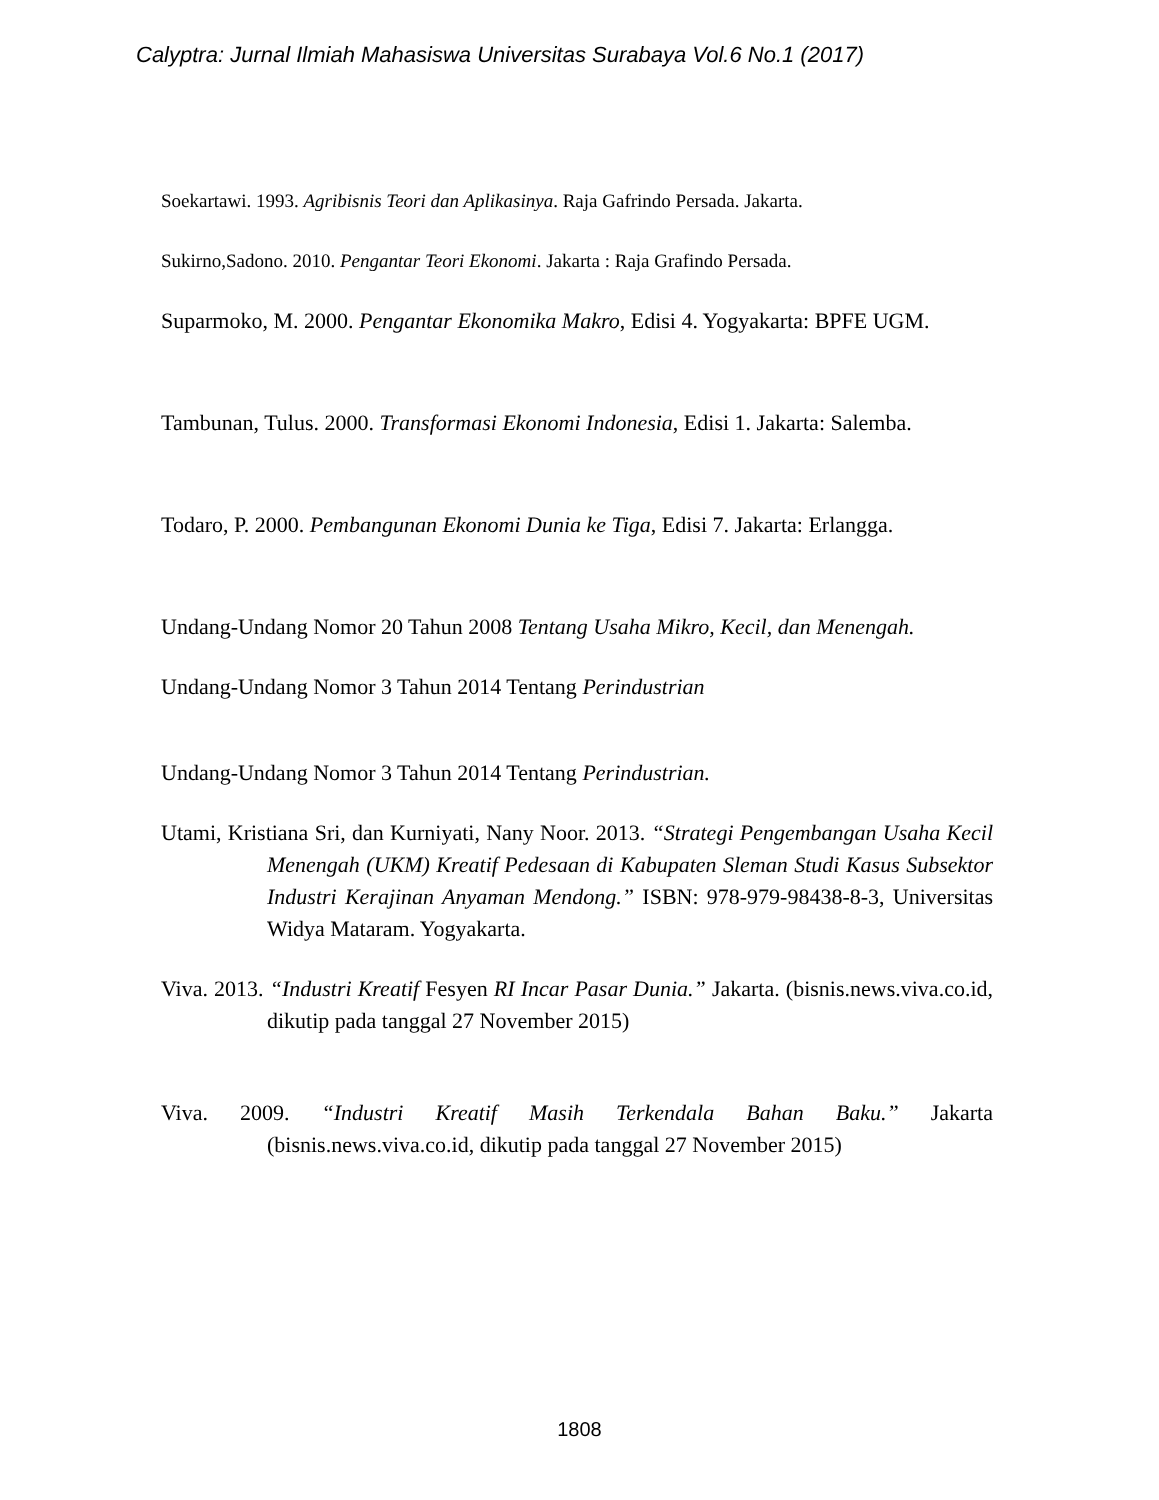Calyptra: Jurnal Ilmiah Mahasiswa Universitas Surabaya Vol.6 No.1 (2017)
Soekartawi. 1993. Agribisnis Teori dan Aplikasinya. Raja Gafrindo Persada. Jakarta.
Sukirno,Sadono. 2010. Pengantar Teori Ekonomi. Jakarta : Raja Grafindo Persada.
Suparmoko, M. 2000. Pengantar Ekonomika Makro, Edisi 4. Yogyakarta: BPFE UGM.
Tambunan, Tulus. 2000. Transformasi Ekonomi Indonesia, Edisi 1. Jakarta: Salemba.
Todaro, P. 2000. Pembangunan Ekonomi Dunia ke Tiga, Edisi 7. Jakarta: Erlangga.
Undang-Undang Nomor 20 Tahun 2008 Tentang Usaha Mikro, Kecil, dan Menengah.
Undang-Undang Nomor 3 Tahun 2014 Tentang Perindustrian
Undang-Undang Nomor 3 Tahun 2014 Tentang Perindustrian.
Utami, Kristiana Sri, dan Kurniyati, Nany Noor. 2013. “Strategi Pengembangan Usaha Kecil Menengah (UKM) Kreatif Pedesaan di Kabupaten Sleman Studi Kasus Subsektor Industri Kerajinan Anyaman Mendong.” ISBN: 978-979-98438-8-3, Universitas Widya Mataram. Yogyakarta.
Viva. 2013. “Industri Kreatif Fesyen RI Incar Pasar Dunia.” Jakarta. (bisnis.news.viva.co.id, dikutip pada tanggal 27 November 2015)
Viva. 2009. “Industri Kreatif Masih Terkendala Bahan Baku.” Jakarta (bisnis.news.viva.co.id, dikutip pada tanggal 27 November 2015)
1808